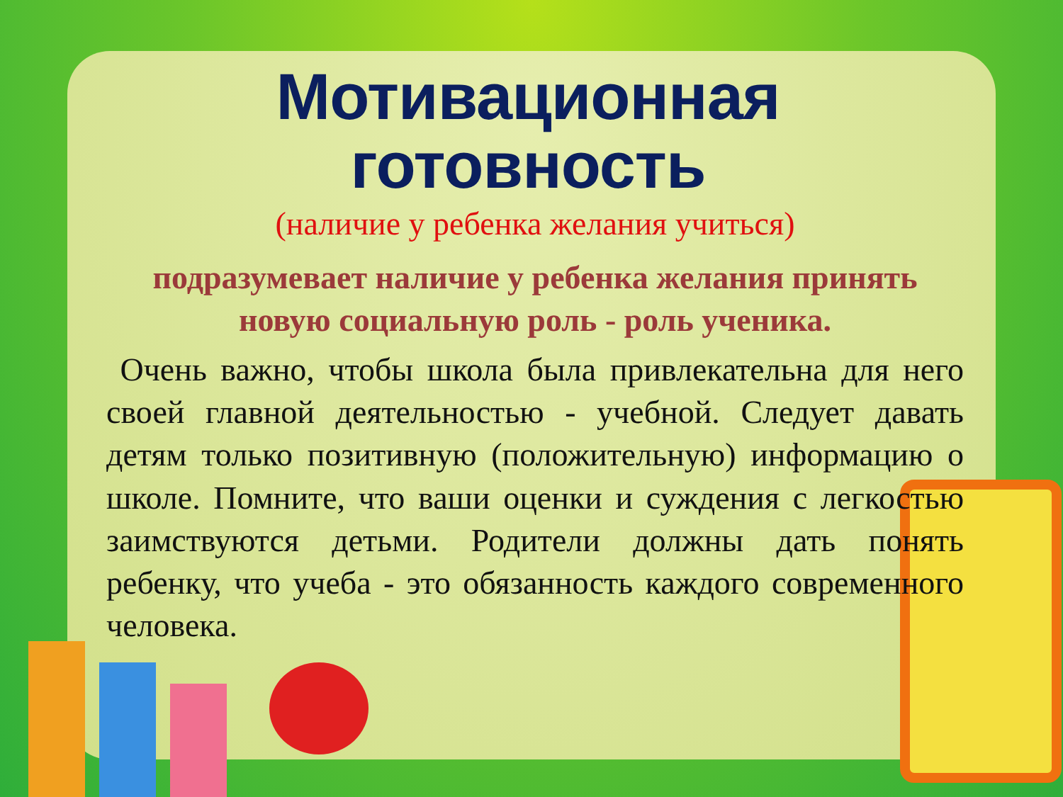Мотивационная готовность
(наличие у ребенка желания учиться)
подразумевает наличие у ребенка желания принять новую социальную роль - роль ученика.
Очень важно, чтобы школа была привлекательна для него своей главной деятельностью - учебной. Следует давать детям только позитивную (положительную) информацию о школе. Помните, что ваши оценки и суждения с легкостью заимствуются детьми. Родители должны дать понять ребенку, что учеба - это обязанность каждого современного человека.